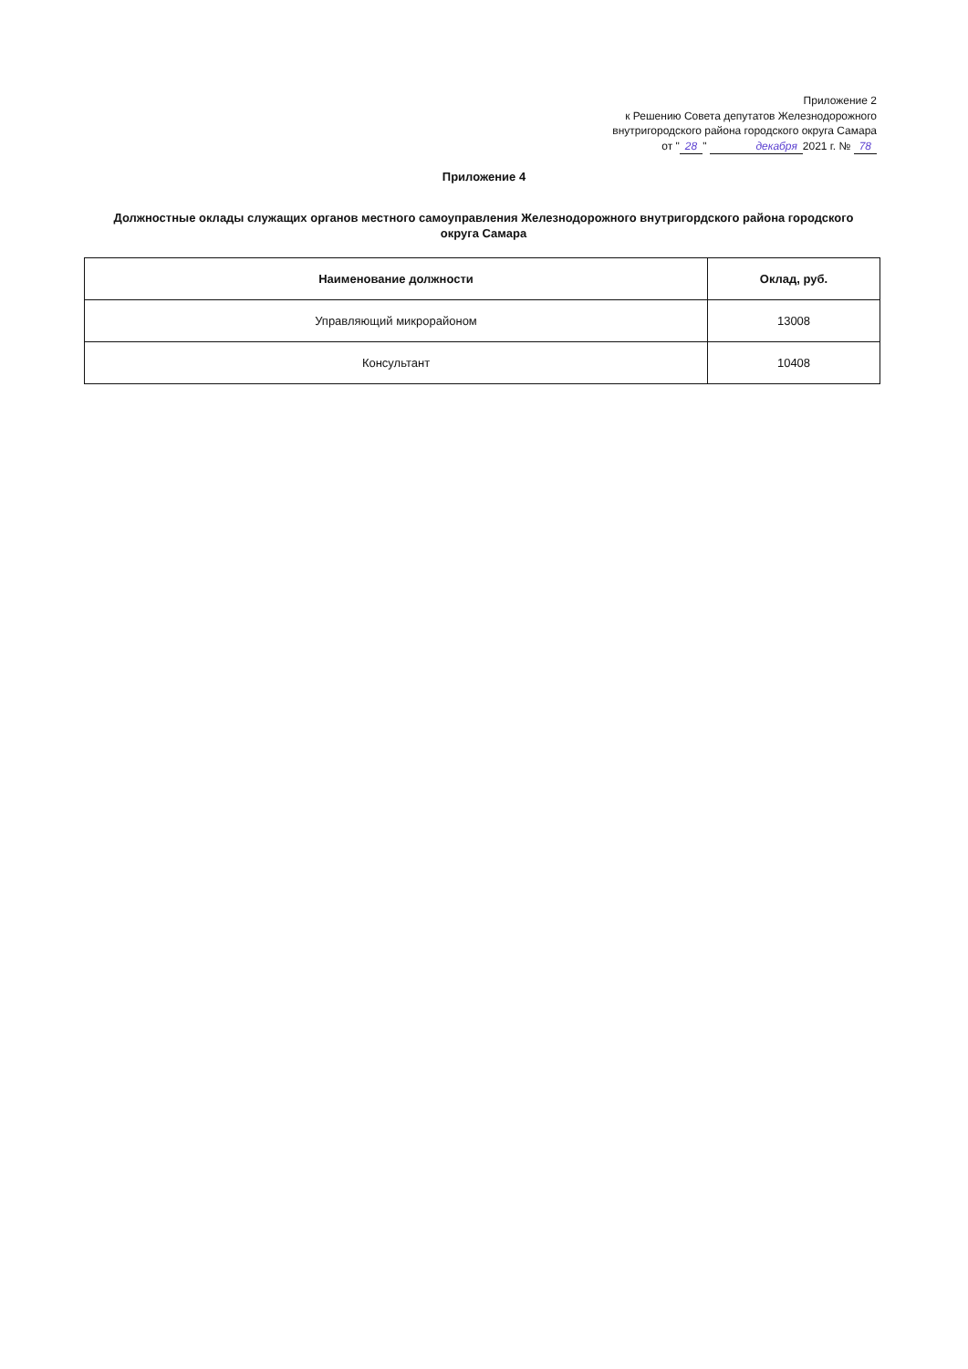Приложение 2
к Решению Совета депутатов Железнодорожного
внутригородского района городского округа Самара
от " 28 " декабря 2021 г. № 78
Приложение 4
Должностные оклады служащих органов местного самоуправления Железнодорожного внутригордского района городского округа Самара
| Наименование должности | Оклад, руб. |
| --- | --- |
| Управляющий микрорайоном | 13008 |
| Консультант | 10408 |